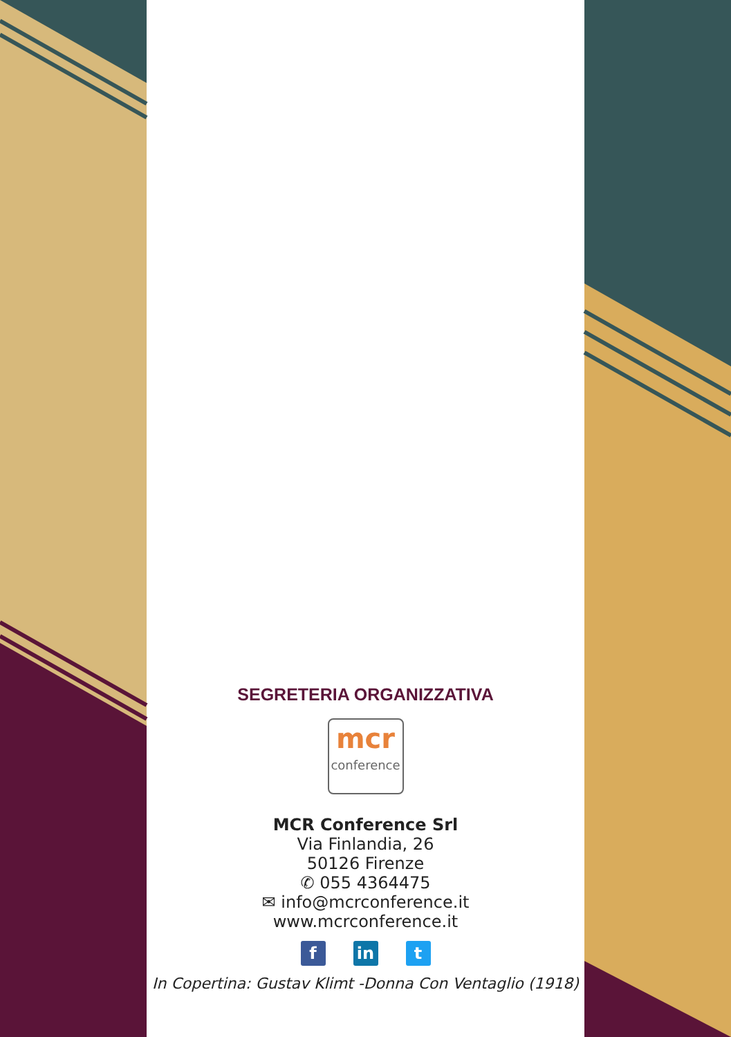SEGRETERIA ORGANIZZATIVA
mcr
conference
MCR Conference Srl
Via Finlandia, 26
50126 Firenze
✆ 055 4364475
✉ info@mcrconference.it
www.mcrconference.it
fin t
In Copertina: Gustav Klimt -Donna Con Ventaglio (1918)